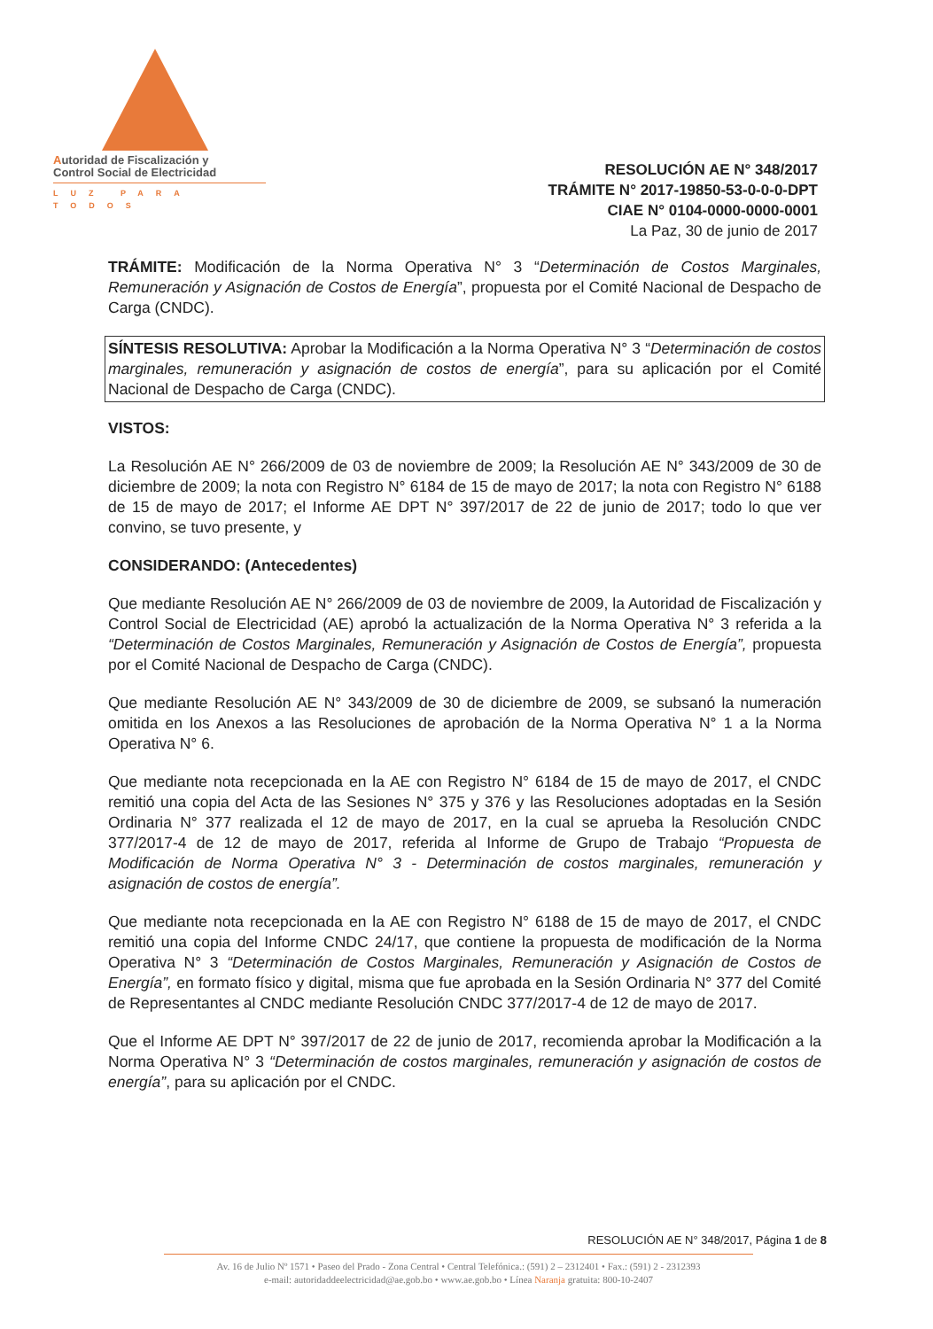Autoridad de Fiscalización y
Control Social de Electricidad
LUZ PARA TODOS
RESOLUCIÓN AE N° 348/2017
TRÁMITE N° 2017-19850-53-0-0-0-DPT
CIAE N° 0104-0000-0000-0001
La Paz, 30 de junio de 2017
TRÁMITE: Modificación de la Norma Operativa N° 3 “Determinación de Costos Marginales, Remuneración y Asignación de Costos de Energía”, propuesta por el Comité Nacional de Despacho de Carga (CNDC).
SÍNTESIS RESOLUTIVA: Aprobar la Modificación a la Norma Operativa N° 3 “Determinación de costos marginales, remuneración y asignación de costos de energía”, para su aplicación por el Comité Nacional de Despacho de Carga (CNDC).
VISTOS:
La Resolución AE N° 266/2009 de 03 de noviembre de 2009; la Resolución AE N° 343/2009 de 30 de diciembre de 2009; la nota con Registro N° 6184 de 15 de mayo de 2017; la nota con Registro N° 6188 de 15 de mayo de 2017; el Informe AE DPT N° 397/2017 de 22 de junio de 2017; todo lo que ver convino, se tuvo presente, y
CONSIDERANDO: (Antecedentes)
Que mediante Resolución AE N° 266/2009 de 03 de noviembre de 2009, la Autoridad de Fiscalización y Control Social de Electricidad (AE) aprobó la actualización de la Norma Operativa N° 3 referida a la “Determinación de Costos Marginales, Remuneración y Asignación de Costos de Energía”, propuesta por el Comité Nacional de Despacho de Carga (CNDC).
Que mediante Resolución AE N° 343/2009 de 30 de diciembre de 2009, se subsanó la numeración omitida en los Anexos a las Resoluciones de aprobación de la Norma Operativa N° 1 a la Norma Operativa N° 6.
Que mediante nota recepcionada en la AE con Registro N° 6184 de 15 de mayo de 2017, el CNDC remitió una copia del Acta de las Sesiones N° 375 y 376 y las Resoluciones adoptadas en la Sesión Ordinaria N° 377 realizada el 12 de mayo de 2017, en la cual se aprueba la Resolución CNDC 377/2017-4 de 12 de mayo de 2017, referida al Informe de Grupo de Trabajo “Propuesta de Modificación de Norma Operativa N° 3 - Determinación de costos marginales, remuneración y asignación de costos de energía”.
Que mediante nota recepcionada en la AE con Registro N° 6188 de 15 de mayo de 2017, el CNDC remitió una copia del Informe CNDC 24/17, que contiene la propuesta de modificación de la Norma Operativa N° 3 “Determinación de Costos Marginales, Remuneración y Asignación de Costos de Energía”, en formato físico y digital, misma que fue aprobada en la Sesión Ordinaria N° 377 del Comité de Representantes al CNDC mediante Resolución CNDC 377/2017-4 de 12 de mayo de 2017.
Que el Informe AE DPT N° 397/2017 de 22 de junio de 2017, recomienda aprobar la Modificación a la Norma Operativa N° 3 “Determinación de costos marginales, remuneración y asignación de costos de energía”, para su aplicación por el CNDC.
RESOLUCIÓN AE N° 348/2017, Página 1 de 8
Av. 16 de Julio Nº 1571 • Paseo del Prado - Zona Central • Central Telefónica.: (591) 2 – 2312401 • Fax.: (591) 2 - 2312393
e-mail: autoridaddeelectricidad@ae.gob.bo • www.ae.gob.bo • Línea Naranja gratuita: 800-10-2407